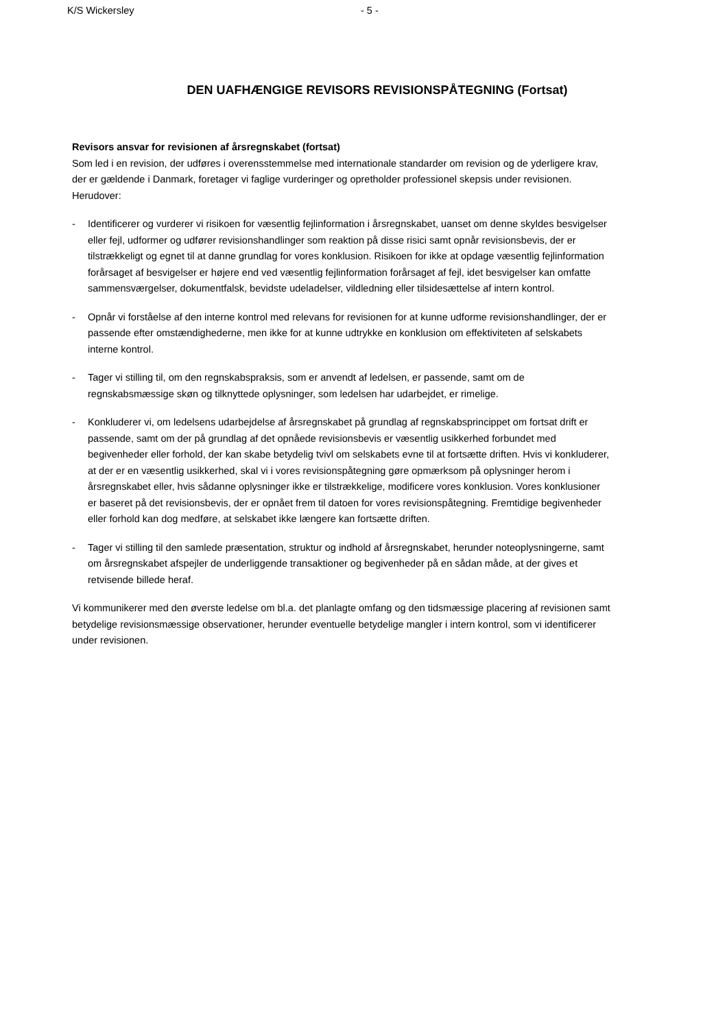K/S Wickersley - 5 -
DEN UAFHÆNGIGE REVISORS REVISIONSPÅTEGNING (Fortsat)
Revisors ansvar for revisionen af årsregnskabet (fortsat)
Som led i en revision, der udføres i overensstemmelse med internationale standarder om revision og de yderligere krav, der er gældende i Danmark, foretager vi faglige vurderinger og opretholder professionel skepsis under revisionen. Herudover:
- Identificerer og vurderer vi risikoen for væsentlig fejlinformation i årsregnskabet, uanset om denne skyldes besvigelser eller fejl, udformer og udfører revisionshandlinger som reaktion på disse risici samt opnår revisionsbevis, der er tilstrækkeligt og egnet til at danne grundlag for vores konklusion. Risikoen for ikke at opdage væsentlig fejlinformation forårsaget af besvigelser er højere end ved væsentlig fejlinformation forårsaget af fejl, idet besvigelser kan omfatte sammensværgelser, dokumentfalsk, bevidste udeladelser, vildledning eller tilsidesættelse af intern kontrol.
- Opnår vi forståelse af den interne kontrol med relevans for revisionen for at kunne udforme revisionshandlinger, der er passende efter omstændighederne, men ikke for at kunne udtrykke en konklusion om effektiviteten af selskabets interne kontrol.
- Tager vi stilling til, om den regnskabspraksis, som er anvendt af ledelsen, er passende, samt om de regnskabsmæssige skøn og tilknyttede oplysninger, som ledelsen har udarbejdet, er rimelige.
- Konkluderer vi, om ledelsens udarbejdelse af årsregnskabet på grundlag af regnskabsprincippet om fortsat drift er passende, samt om der på grundlag af det opnåede revisionsbevis er væsentlig usikkerhed forbundet med begivenheder eller forhold, der kan skabe betydelig tvivl om selskabets evne til at fortsætte driften. Hvis vi konkluderer, at der er en væsentlig usikkerhed, skal vi i vores revisionspåtegning gøre opmærksom på oplysninger herom i årsregnskabet eller, hvis sådanne oplysninger ikke er tilstrækkelige, modificere vores konklusion. Vores konklusioner er baseret på det revisionsbevis, der er opnået frem til datoen for vores revisionspåtegning. Fremtidige begivenheder eller forhold kan dog medføre, at selskabet ikke længere kan fortsætte driften.
- Tager vi stilling til den samlede præsentation, struktur og indhold af årsregnskabet, herunder noteoplysningerne, samt om årsregnskabet afspejler de underliggende transaktioner og begivenheder på en sådan måde, at der gives et retvisende billede heraf.
Vi kommunikerer med den øverste ledelse om bl.a. det planlagte omfang og den tidsmæssige placering af revisionen samt betydelige revisionsmæssige observationer, herunder eventuelle betydelige mangler i intern kontrol, som vi identificerer under revisionen.